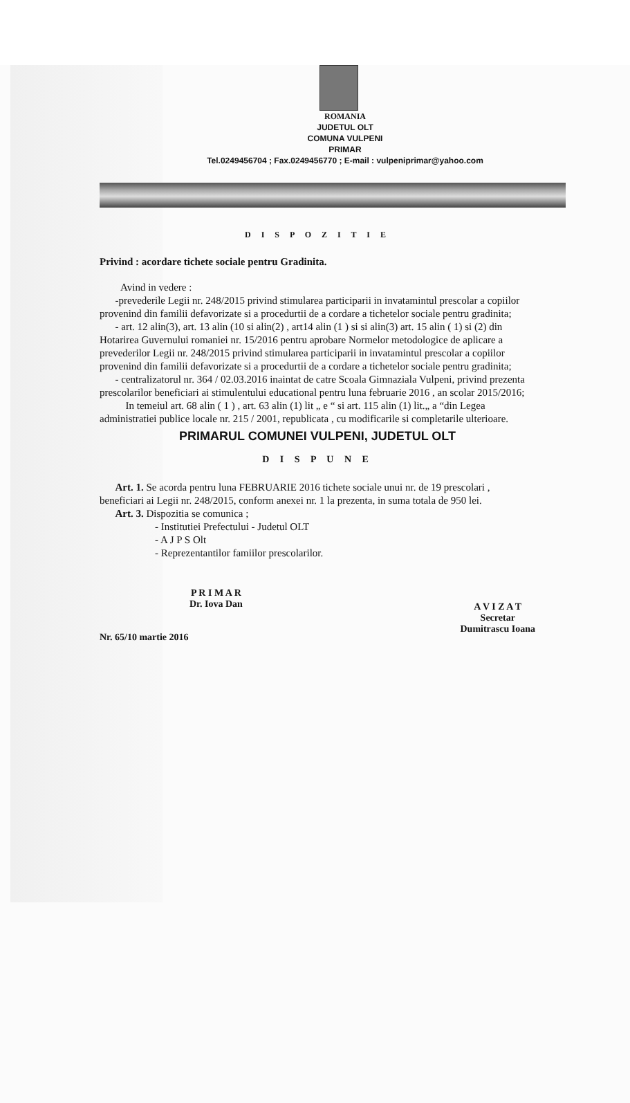ROMANIA
JUDETUL OLT
COMUNA VULPENI
PRIMAR
Tel.0249456704 ; Fax.0249456770 ; E-mail : vulpeniprimar@yahoo.com
D I S P O Z I T I E
Privind : acordare tichete sociale pentru Gradinita.
Avind in vedere :
-prevederile Legii nr. 248/2015 privind stimularea participarii in invatamintul prescolar a copiilor provenind din familii defavorizate si a procedurtii de a cordare a tichetelor sociale pentru gradinita;
- art. 12 alin(3), art. 13 alin (10 si alin(2) , art14 alin (1 ) si si alin(3) art. 15 alin ( 1) si (2) din Hotarirea Guvernului romaniei nr. 15/2016 pentru aprobare Normelor metodologice de aplicare a prevederilor Legii nr. 248/2015 privind stimularea participarii in invatamintul prescolar a copiilor provenind din familii defavorizate si a procedurtii de a cordare a tichetelor sociale pentru gradinita;
- centralizatorul nr. 364 / 02.03.2016 inaintat de catre Scoala Gimnaziala Vulpeni, privind prezenta prescolarilor beneficiari ai stimulentului educational pentru luna februarie 2016 , an scolar 2015/2016;
In temeiul art. 68 alin ( 1 ) , art. 63 alin (1) lit „ e “ si art. 115 alin (1) lit.„ a “din Legea administratiei publice locale nr. 215 / 2001, republicata , cu modificarile si completarile ulterioare.
PRIMARUL COMUNEI VULPENI, JUDETUL OLT
D I S P U N E
Art. 1. Se acorda pentru luna FEBRUARIE 2016 tichete sociale unui nr. de 19 prescolari , beneficiari ai Legii nr. 248/2015, conform anexei nr. 1 la prezenta, in suma totala de 950 lei.
Art. 3. Dispozitia se comunica ;
- Institutiei Prefectului - Judetul OLT
- A J P S Olt
- Reprezentantilor famiilor prescolarilor.
P R I M A R
Dr. Iova Dan
Nr. 65/10 martie 2016
A V I Z A T
Secretar
Dumitrascu Ioana